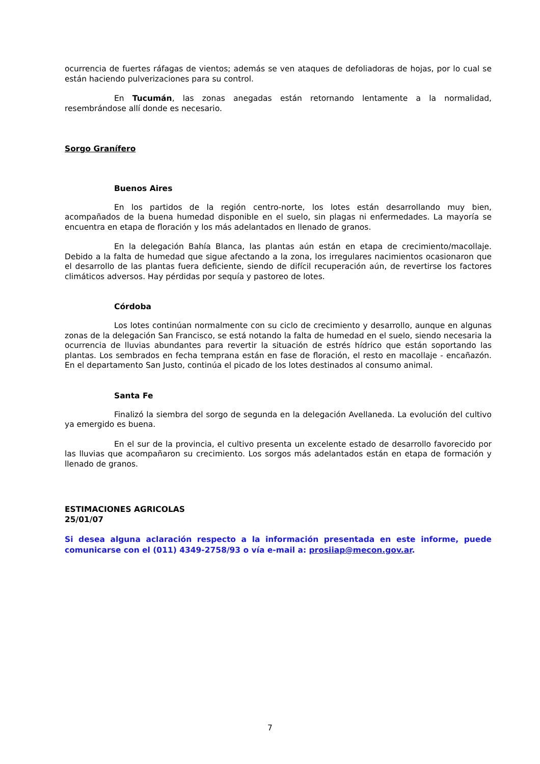ocurrencia de fuertes ráfagas de vientos; además se ven ataques de defoliadoras de hojas, por lo cual se están haciendo pulverizaciones para su control.
En Tucumán, las zonas anegadas están retornando lentamente a la normalidad, resembrándose allí donde es necesario.
Sorgo Granífero
Buenos Aires
En los partidos de la región centro-norte, los lotes están desarrollando muy bien, acompañados de la buena humedad disponible en el suelo, sin plagas ni enfermedades. La mayoría se encuentra en etapa de floración y los más adelantados en llenado de granos.
En la delegación Bahía Blanca, las plantas aún están en etapa de crecimiento/macollaje. Debido a la falta de humedad que sigue afectando a la zona, los irregulares nacimientos ocasionaron que el desarrollo de las plantas fuera deficiente, siendo de difícil recuperación aún, de revertirse los factores climáticos adversos. Hay pérdidas por sequía y pastoreo de lotes.
Córdoba
Los lotes continúan normalmente con su ciclo de crecimiento y desarrollo, aunque en algunas zonas de la delegación San Francisco, se está notando la falta de humedad en el suelo, siendo necesaria la ocurrencia de lluvias abundantes para revertir la situación de estrés hídrico que están soportando las plantas. Los sembrados en fecha temprana están en fase de floración, el resto en macollaje - encañazón. En el departamento San Justo, continúa el picado de los lotes destinados al consumo animal.
Santa Fe
Finalizó la siembra del sorgo de segunda en la delegación Avellaneda. La evolución del cultivo ya emergido es buena.
En el sur de la provincia, el cultivo presenta un excelente estado de desarrollo favorecido por las lluvias que acompañaron su crecimiento. Los sorgos más adelantados están en etapa de formación y llenado de granos.
ESTIMACIONES AGRICOLAS
25/01/07
Si desea alguna aclaración respecto a la información presentada en este informe, puede comunicarse con el (011) 4349-2758/93 o vía e-mail a: prosiiap@mecon.gov.ar.
7